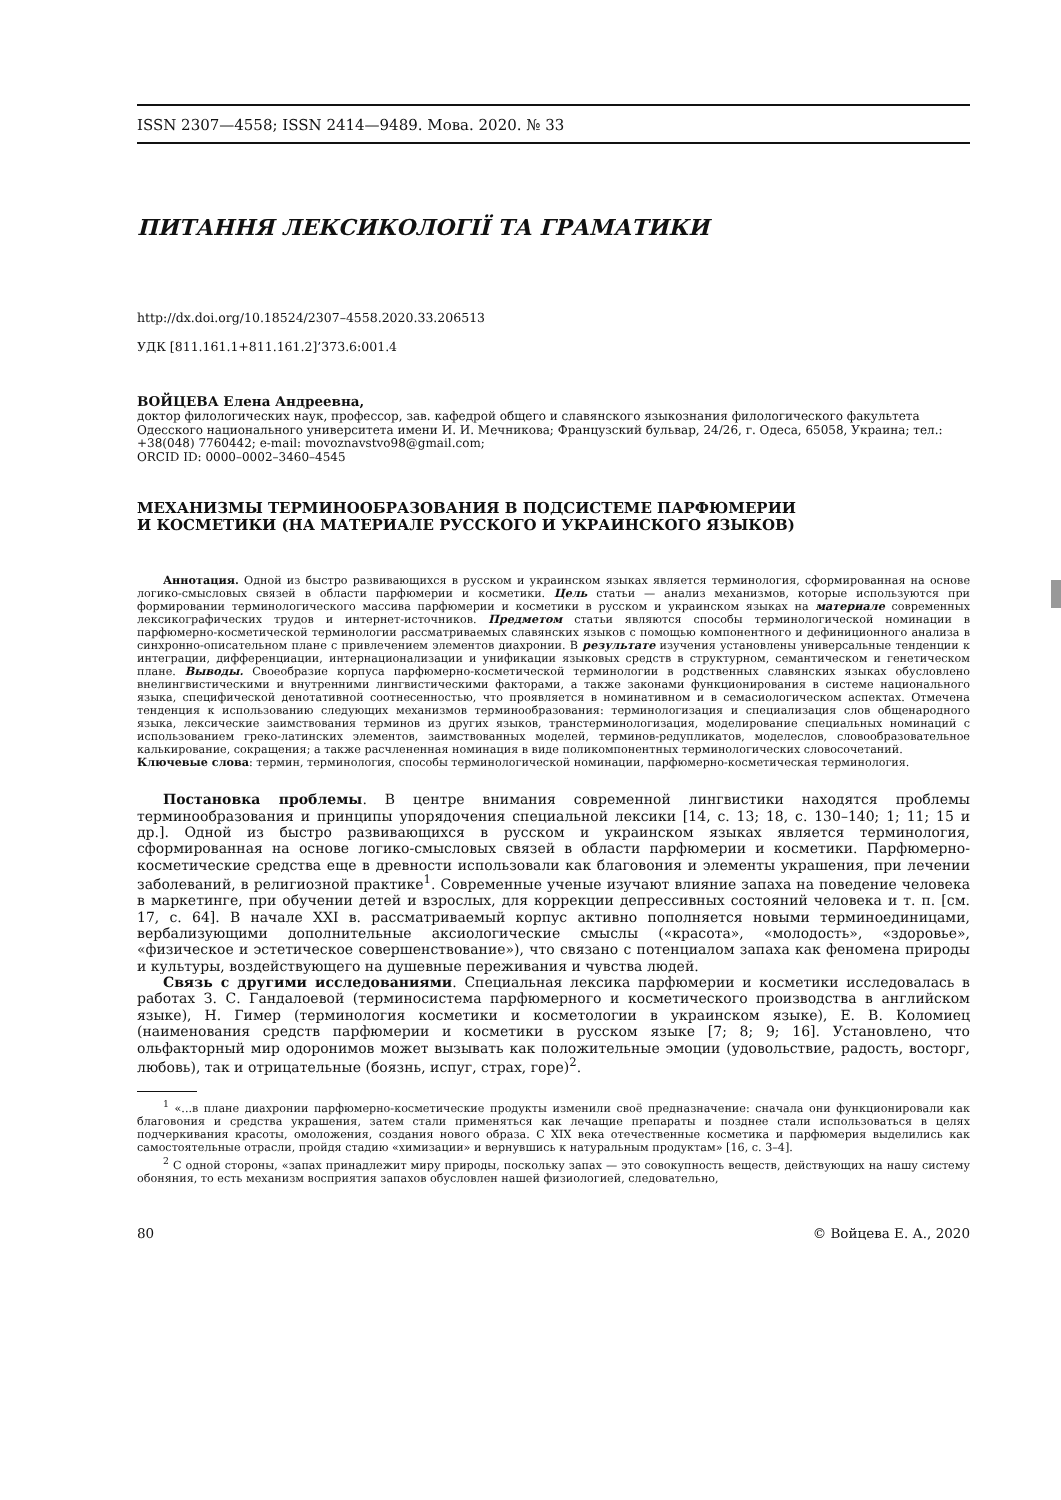ISSN 2307—4558; ISSN 2414—9489. Мова. 2020. № 33
ПИТАННЯ ЛЕКСИКОЛОГІЇ ТА ГРАМАТИКИ
http://dx.doi.org/10.18524/2307–4558.2020.33.206513
УДК [811.161.1+811.161.2]’373.6:001.4
ВОЙЦЕВА Елена Андреевна,
доктор филологических наук, профессор, зав. кафедрой общего и славянского языкознания филологического факультета Одесского национального университета имени И. И. Мечникова; Французский бульвар, 24/26, г. Одеса, 65058, Украина; тел.: +38(048) 7760442; e-mail: movoznavstvo98@gmail.com;
ORCID ID: 0000–0002–3460–4545
МЕХАНИЗМЫ ТЕРМИНООБРАЗОВАНИЯ В ПОДСИСТЕМЕ ПАРФЮМЕРИИ
И КОСМЕТИКИ (НА МАТЕРИАЛЕ РУССКОГО И УКРАИНСКОГО ЯЗЫКОВ)
Аннотация. Одной из быстро развивающихся в русском и украинском языках является терминология, сформированная на основе логико-смысловых связей в области парфюмерии и косметики. Цель статьи — анализ механизмов, которые используются при формировании терминологического массива парфюмерии и косметики в русском и украинском языках на материале современных лексикографических трудов и интернет-источников. Предметом статьи являются способы терминологической номинации в парфюмерно-косметической терминологии рассматриваемых славянских языков с помощью компонентного и дефиниционного анализа в синхронно-описательном плане с привлечением элементов диахронии. В результате изучения установлены универсальные тенденции к интеграции, дифференциации, интернационализации и унификации языковых средств в структурном, семантическом и генетическом плане. Выводы. Своеобразие корпуса парфюмерно-косметической терминологии в родственных славянских языках обусловлено внелингвистическими и внутренними лингвистическими факторами, а также законами функционирования в системе национального языка, специфической денотативной соотнесенностью, что проявляется в номинативном и в семасиологическом аспектах. Отмечена тенденция к использованию следующих механизмов терминообразования: терминологизация и специализация слов общенародного языка, лексические заимствования терминов из других языков, транстерминологизация, моделирование специальных номинаций с использованием греко-латинских элементов, заимствованных моделей, терминов-редупликатов, моделеслов, словообразовательное калькирование, сокращения; а также расчлененная номинация в виде поликомпонентных терминологических словосочетаний.
Ключевые слова: термин, терминология, способы терминологической номинации, парфюмерно-косметическая терминология.
Постановка проблемы. В центре внимания современной лингвистики находятся проблемы терминообразования и принципы упорядочения специальной лексики [14, с. 13; 18, с. 130–140; 1; 11; 15 и др.]. Одной из быстро развивающихся в русском и украинском языках является терминология, сформированная на основе логико-смысловых связей в области парфюмерии и косметики. Парфюмерно-косметические средства еще в древности использовали как благовония и элементы украшения, при лечении заболеваний, в религиозной практике<sup>1</sup>. Современные ученые изучают влияние запаха на поведение человека в маркетинге, при обучении детей и взрослых, для коррекции депрессивных состояний человека и т. п. [см. 17, с. 64]. В начале XXI в. рассматриваемый корпус активно пополняется новыми терминоединицами, вербализующими дополнительные аксиологические смыслы («красота», «молодость», «здоровье», «физическое и эстетическое совершенствование»), что связано с потенциалом запаха как феномена природы и культуры, воздействующего на душевные переживания и чувства людей.
Связь с другими исследованиями. Специальная лексика парфюмерии и косметики исследовалась в работах З. С. Гандалоевой (терминосистема парфюмерного и косметического производства в английском языке), Н. Гимер (терминология косметики и косметологии в украинском языке), Е. В. Коломиец (наименования средств парфюмерии и косметики в русском языке [7; 8; 9; 16]. Установлено, что ольфакторный мир одоронимов может вызывать как положительные эмоции (удовольствие, радость, восторг, любовь), так и отрицательные (боязнь, испуг, страх, горе)<sup>2</sup>.
<sup>1</sup> «...в плане диахронии парфюмерно-косметические продукты изменили своё предназначение: сначала они функционировали как благовония и средства украшения, затем стали применяться как лечащие препараты и позднее стали использоваться в целях подчеркивания красоты, омоложения, создания нового образа. С XIX века отечественные косметика и парфюмерия выделились как самостоятельные отрасли, пройдя стадию «химизации» и вернувшись к натуральным продуктам» [16, с. 3–4].
<sup>2</sup> С одной стороны, «запах принадлежит миру природы, поскольку запах — это совокупность веществ, действующих на нашу систему обоняния, то есть механизм восприятия запахов обусловлен нашей физиологией, следовательно,
80 © Войцева Е. А., 2020